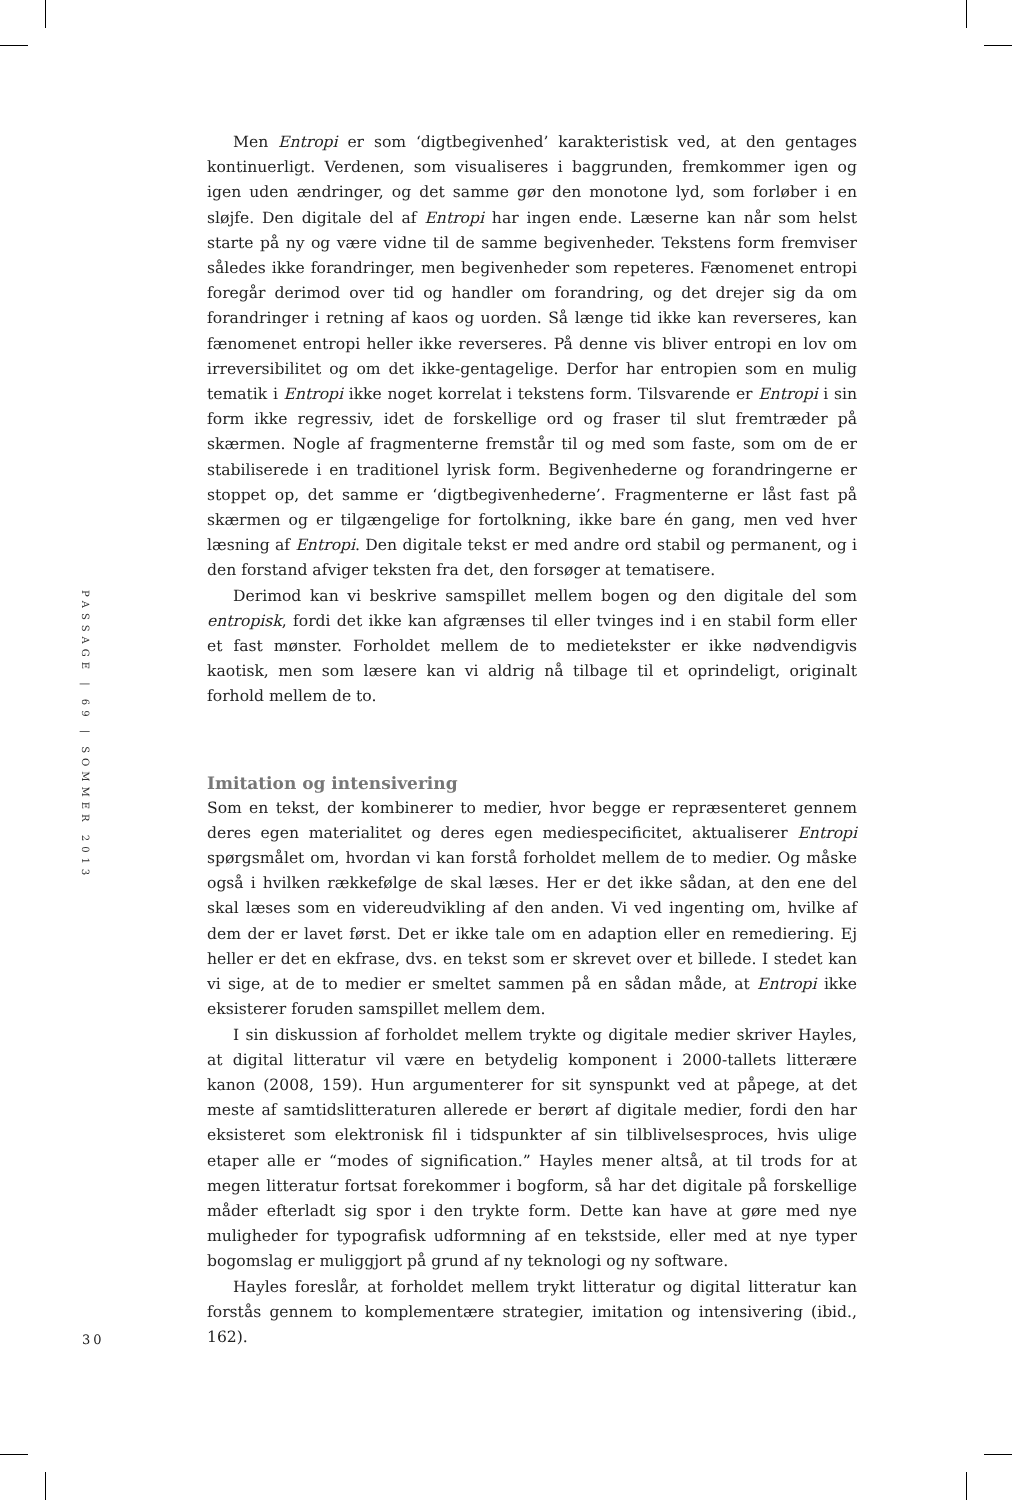Men Entropi er som ‘digtbegivenhed’ karakteristisk ved, at den gentages kontinuerligt. Verdenen, som visualiseres i baggrunden, fremkommer igen og igen uden ændringer, og det samme gør den monotone lyd, som forløber i en sløjfe. Den digitale del af Entropi har ingen ende. Læserne kan når som helst starte på ny og være vidne til de samme begivenheder. Tekstens form fremviser således ikke forandringer, men begivenheder som repeteres. Fænomenet entropi foregår derimod over tid og handler om forandring, og det drejer sig da om forandringer i retning af kaos og uorden. Så længe tid ikke kan reverseres, kan fænomenet entropi heller ikke reverseres. På denne vis bliver entropi en lov om irreversibilitet og om det ikke-gentagelige. Derfor har entropien som en mulig tematik i Entropi ikke noget korrelat i tekstens form. Tilsvarende er Entropi i sin form ikke regressiv, idet de forskellige ord og fraser til slut fremtræder på skærmen. Nogle af fragmenterne fremstår til og med som faste, som om de er stabiliserede i en traditionel lyrisk form. Begivenhederne og forandringerne er stoppet op, det samme er ‘digtbegivenhederne’. Fragmenterne er låst fast på skærmen og er tilgængelige for fortolkning, ikke bare én gang, men ved hver læsning af Entropi. Den digitale tekst er med andre ord stabil og permanent, og i den forstand afviger teksten fra det, den forsøger at tematisere.
Derimod kan vi beskrive samspillet mellem bogen og den digitale del som entropisk, fordi det ikke kan afgrænses til eller tvinges ind i en stabil form eller et fast mønster. Forholdet mellem de to medietekster er ikke nødvendigvis kaotisk, men som læsere kan vi aldrig nå tilbage til et oprindeligt, originalt forhold mellem de to.
Imitation og intensivering
Som en tekst, der kombinerer to medier, hvor begge er repræsenteret gennem deres egen materialitet og deres egen mediespecificitet, aktualiserer Entropi spørgsmålet om, hvordan vi kan forstå forholdet mellem de to medier. Og måske også i hvilken rækkefølge de skal læses. Her er det ikke sådan, at den ene del skal læses som en videreudvikling af den anden. Vi ved ingenting om, hvilke af dem der er lavet først. Det er ikke tale om en adaption eller en remediering. Ej heller er det en ekfrase, dvs. en tekst som er skrevet over et billede. I stedet kan vi sige, at de to medier er smeltet sammen på en sådan måde, at Entropi ikke eksisterer foruden samspillet mellem dem.
I sin diskussion af forholdet mellem trykte og digitale medier skriver Hayles, at digital litteratur vil være en betydelig komponent i 2000-tallets litterære kanon (2008, 159). Hun argumenterer for sit synspunkt ved at påpege, at det meste af samtidslitteraturen allerede er berørt af digitale medier, fordi den har eksisteret som elektronisk fil i tidspunkter af sin tilblivelsesproces, hvis ulige etaper alle er “modes of signification.” Hayles mener altså, at til trods for at megen litteratur fortsat forekommer i bogform, så har det digitale på forskellige måder efterladt sig spor i den trykte form. Dette kan have at gøre med nye muligheder for typografisk udformning af en tekstside, eller med at nye typer bogomslag er muliggjort på grund af ny teknologi og ny software.
Hayles foreslår, at forholdet mellem trykt litteratur og digital litteratur kan forstås gennem to komplementære strategier, imitation og intensivering (ibid., 162).
PASSAGE | 69 | SOMMER 2013
30